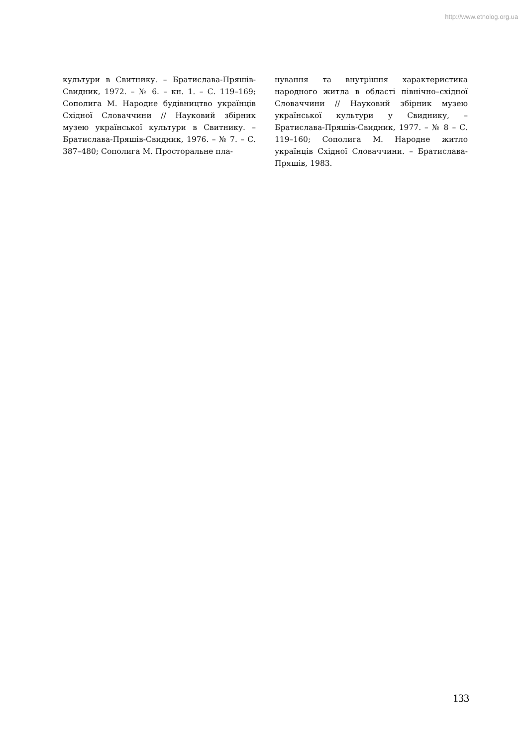http://www.etnolog.org.ua
культури в Свитнику. – Братислава-Пряшів-Свидник, 1972. – № 6. – кн. 1. – С. 119–169; Сополига М. Народне будівництво українців Східної Словаччини // Науковий збірник музею української культури в Свитнику. – Братислава-Пряшів-Свидник, 1976. – № 7. – С. 387–480; Сополига М. Просторальне пла-
нування та внутрішня характеристика народного житла в області північно–східної Словаччини // Науковий збірник музею української культури у Свиднику, – Братислава-Пряшів-Свидник, 1977. – № 8 – С. 119–160; Сополига М. Народне житло українців Східної Словаччини. – Братислава-Пряшів, 1983.
133